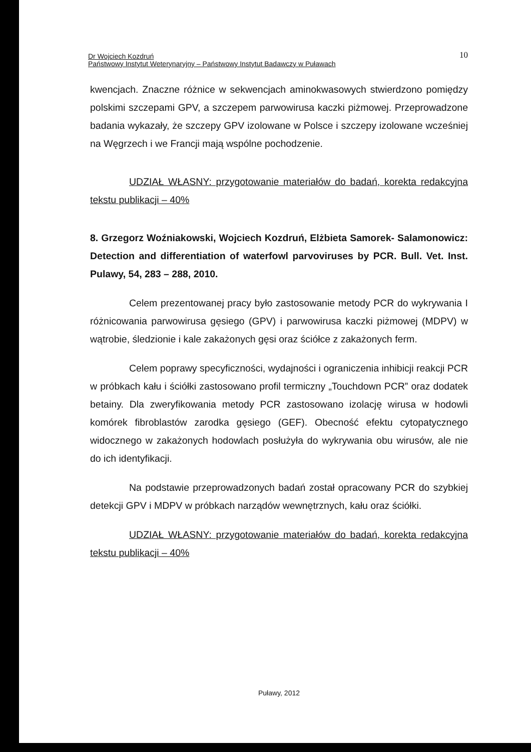Dr Wojciech Kozdruń
Państwowy Instytut Weterynaryjny – Państwowy Instytut Badawczy w Puławach
10
kwencjach. Znaczne różnice w sekwencjach aminokwasowych stwierdzono pomiędzy polskimi szczepami GPV, a szczepem parwowirusa kaczki piżmowej. Przeprowadzone badania wykazały, że szczepy GPV izolowane w Polsce i szczepy izolowane wcześniej na Węgrzech i we Francji mają wspólne pochodzenie.
UDZIAŁ WŁASNY: przygotowanie materiałów do badań, korekta redakcyjna tekstu publikacji – 40%
8. Grzegorz Woźniakowski, Wojciech Kozdruń, Elżbieta Samorek- Salamonowicz: Detection and differentiation of waterfowl parvoviruses by PCR. Bull. Vet. Inst. Pulawy, 54, 283 – 288, 2010.
Celem prezentowanej pracy było zastosowanie metody PCR do wykrywania I różnicowania parwowirusa gęsiego (GPV) i parwowirusa kaczki piżmowej (MDPV) w wątrobie, śledzionie i kale zakażonych gęsi oraz ściółce z zakażonych ferm.
Celem poprawy specyficzności, wydajności i ograniczenia inhibicji reakcji PCR w próbkach kału i ściółki zastosowano profil termiczny „Touchdown PCR” oraz dodatek betainy. Dla zweryfikowania metody PCR zastosowano izolację wirusa w hodowli komórek fibroblastów zarodka gęsiego (GEF). Obecność efektu cytopatycznego widocznego w zakażonych hodowlach posłużyła do wykrywania obu wirusów, ale nie do ich identyfikacji.
Na podstawie przeprowadzonych badań został opracowany PCR do szybkiej detekcji GPV i MDPV w próbkach narządów wewnętrznych, kału oraz ściółki.
UDZIAŁ WŁASNY: przygotowanie materiałów do badań, korekta redakcyjna tekstu publikacji – 40%
Puławy, 2012